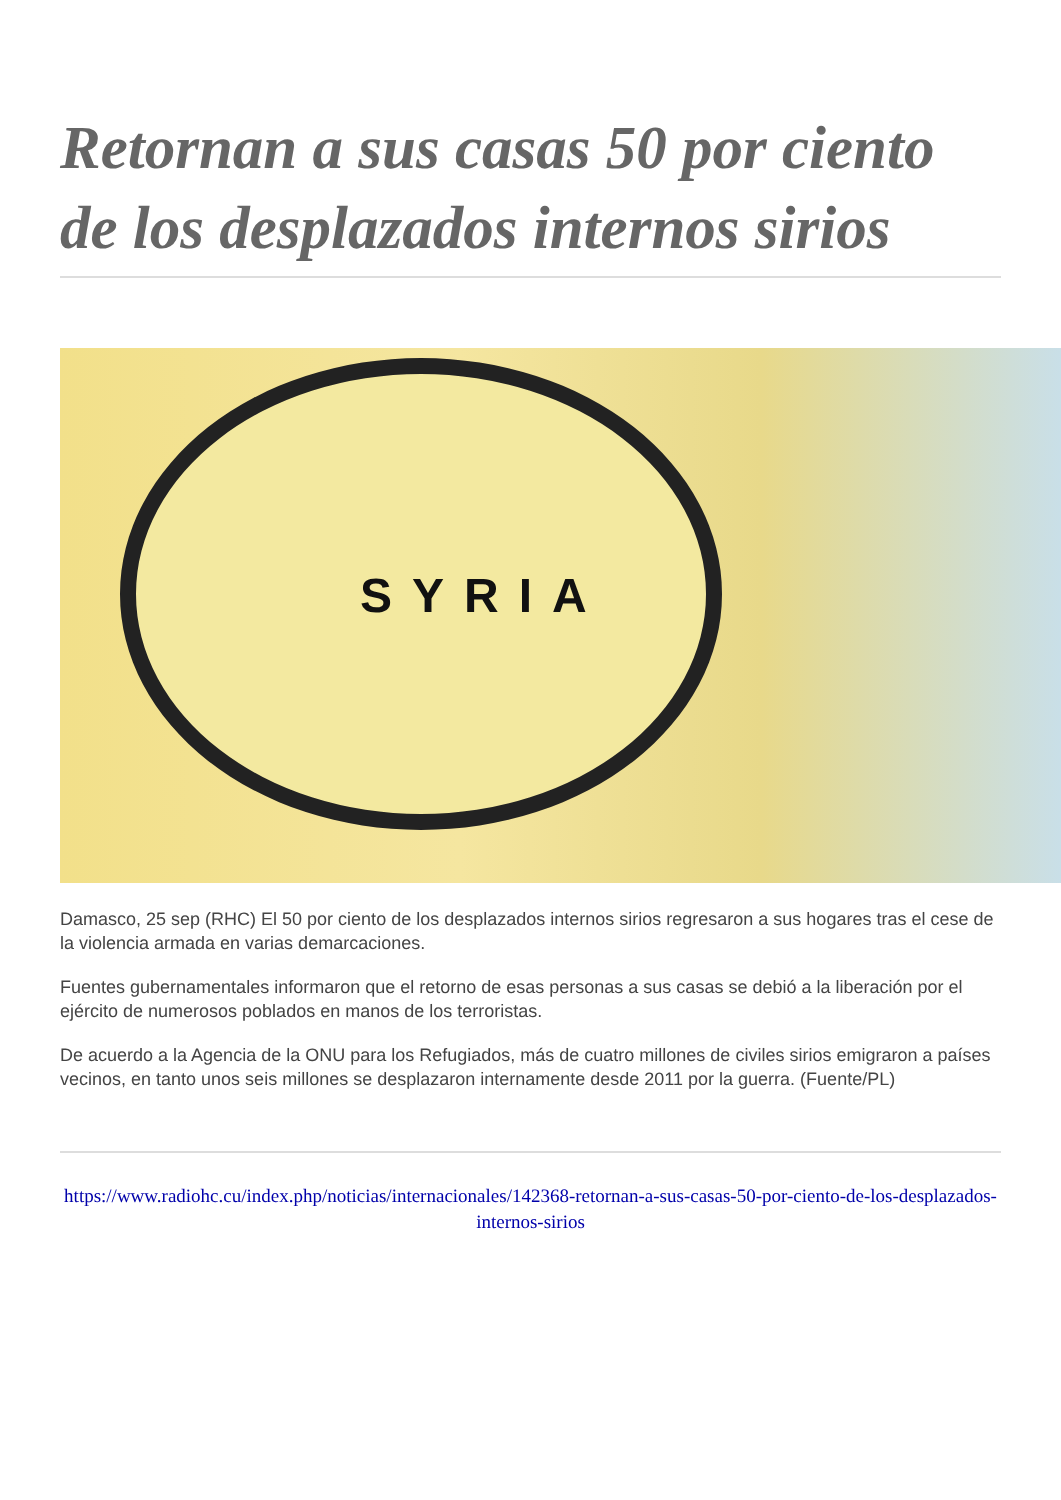Retornan a sus casas 50 por ciento de los desplazados internos sirios
SYRIA
Damasco, 25 sep (RHC) El 50 por ciento de los desplazados internos sirios regresaron a sus hogares tras el cese de la violencia armada en varias demarcaciones.
Fuentes gubernamentales informaron que el retorno de esas personas a sus casas se debió a la liberación por el ejército de numerosos poblados en manos de los terroristas.
De acuerdo a la Agencia de la ONU para los Refugiados, más de cuatro millones de civiles sirios emigraron a países vecinos, en tanto unos seis millones se desplazaron internamente desde 2011 por la guerra. (Fuente/PL)
https://www.radiohc.cu/index.php/noticias/internacionales/142368-retornan-a-sus-casas-50-por-ciento-de-los-desplazados-internos-sirios